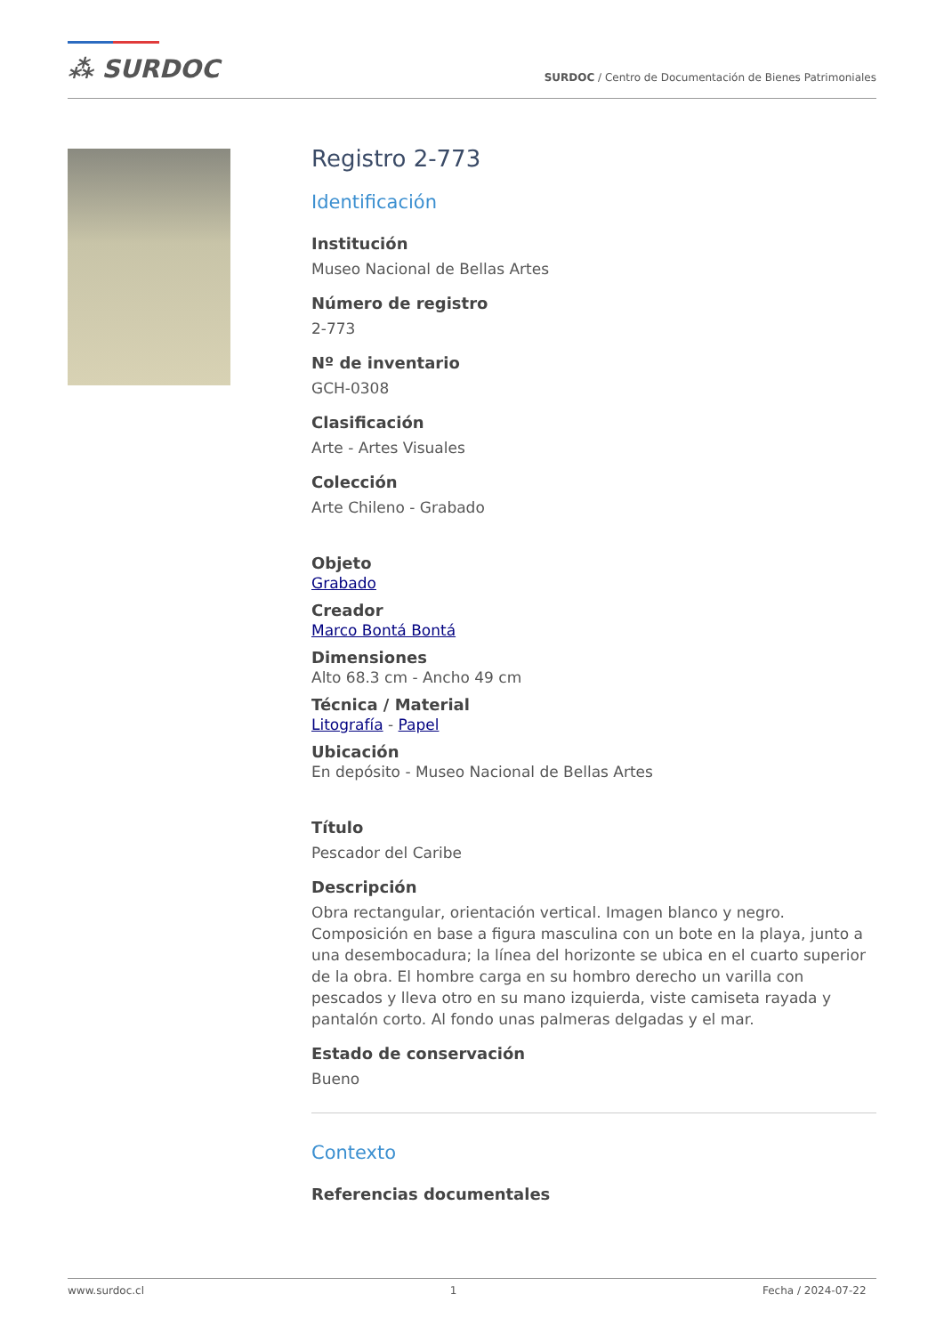⁂ SURDOC
SURDOC / Centro de Documentación de Bienes Patrimoniales
Registro 2-773
Identificación
Institución
Museo Nacional de Bellas Artes
Número de registro
2-773
Nº de inventario
GCH-0308
Clasificación
Arte - Artes Visuales
Colección
Arte Chileno - Grabado
Objeto
Grabado
Creador
Marco Bontá Bontá
Dimensiones
Alto 68.3 cm - Ancho 49 cm
Técnica / Material
Litografía - Papel
Ubicación
En depósito - Museo Nacional de Bellas Artes
Título
Pescador del Caribe
Descripción
Obra rectangular, orientación vertical. Imagen blanco y negro. Composición en base a figura masculina con un bote en la playa, junto a una desembocadura; la línea del horizonte se ubica en el cuarto superior de la obra. El hombre carga en su hombro derecho un varilla con pescados y lleva otro en su mano izquierda, viste camiseta rayada y pantalón corto. Al fondo unas palmeras delgadas y el mar.
Estado de conservación
Bueno
Contexto
Referencias documentales
www.surdoc.cl 1 Fecha / 2024-07-22